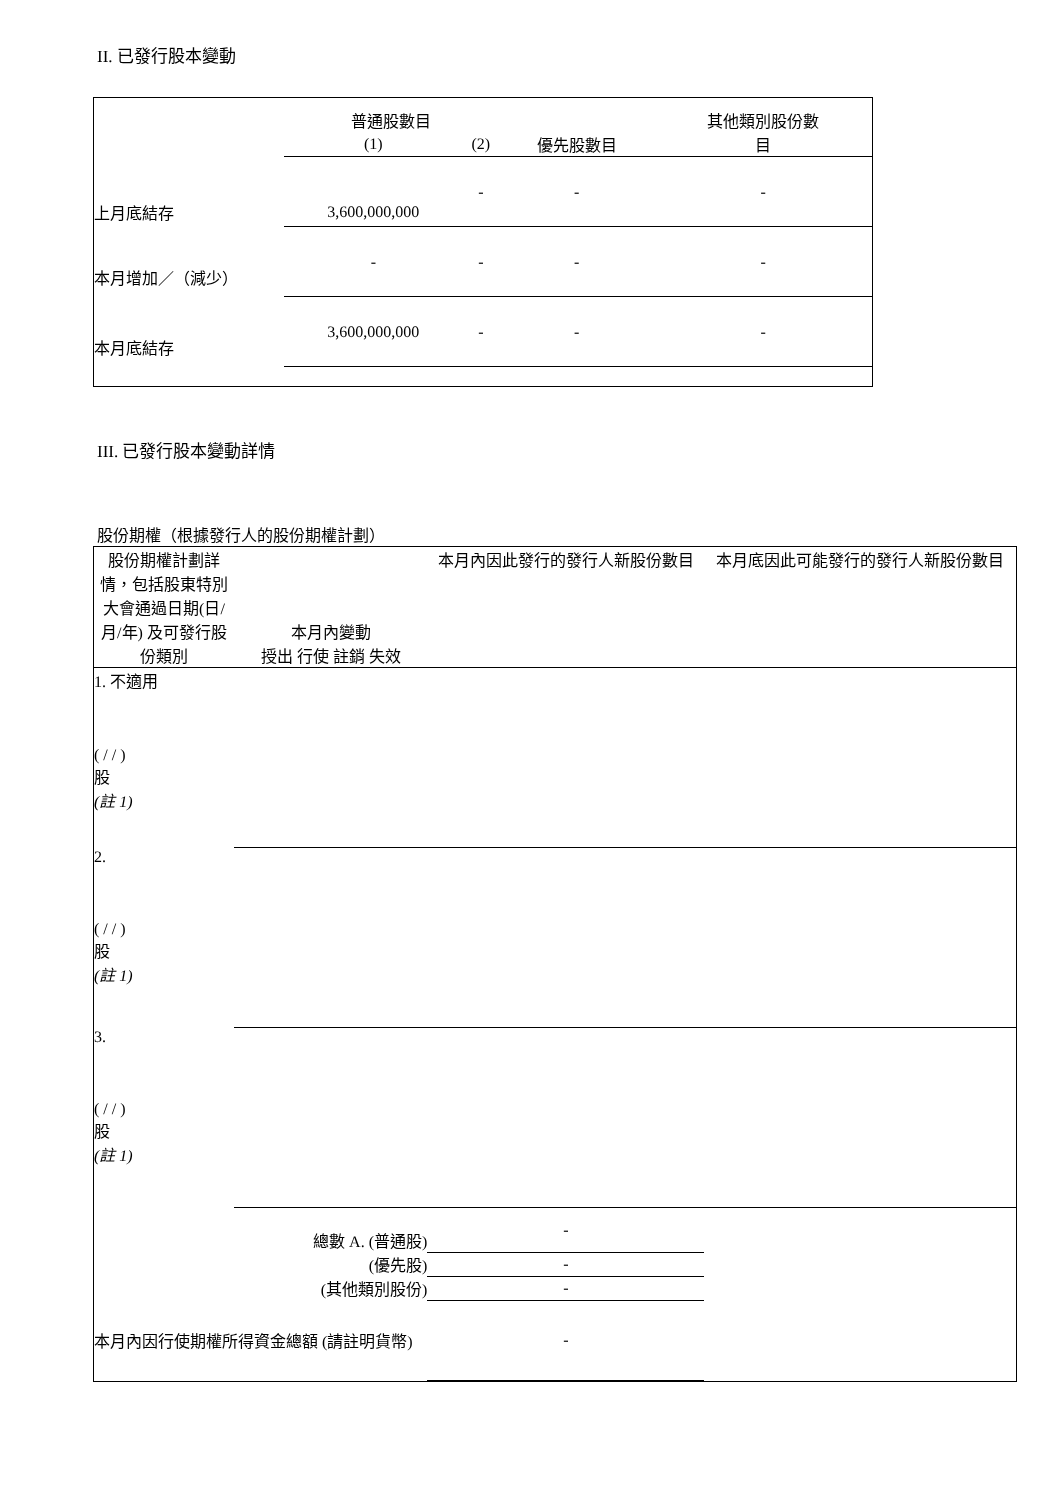II. 已發行股本變動
| | 普通股數目 | | | 其他類別股份數 |
| --- | --- | --- | --- | --- |
| | (1) | (2) | 優先股數目 | 目 |
| 上月底結存 | 3,600,000,000 | - | - | - |
| 本月增加／（減少） | - | - | - | - |
| 本月底結存 | 3,600,000,000 | - | - | - |
III. 已發行股本變動詳情
股份期權（根據發行人的股份期權計劃）
| 股份期權計劃詳情，包括股東特別大會通過日期(日/月/年) 及可發行股份類別 | 本月內變動 授出 行使 註銷 失效 | | | | 本月內因此發行的發行人新股份數目 | 本月底因此可能發行的發行人新股份數目 |
| 1. 不適用 ( / / ) 股 (註 1) | | | | | | |
| 2. ( / / ) 股 (註 1) | | | | | | |
| 3. ( / / ) 股 (註 1) | | | | | | |
| 總數 A. (普通股) | | | | | - | |
| (優先股) | | | | | - | |
| (其他類別股份) | | | | | - | |
| 本月內因行使期權所得資金總額 (請註明貨幣) | | | | - | | |